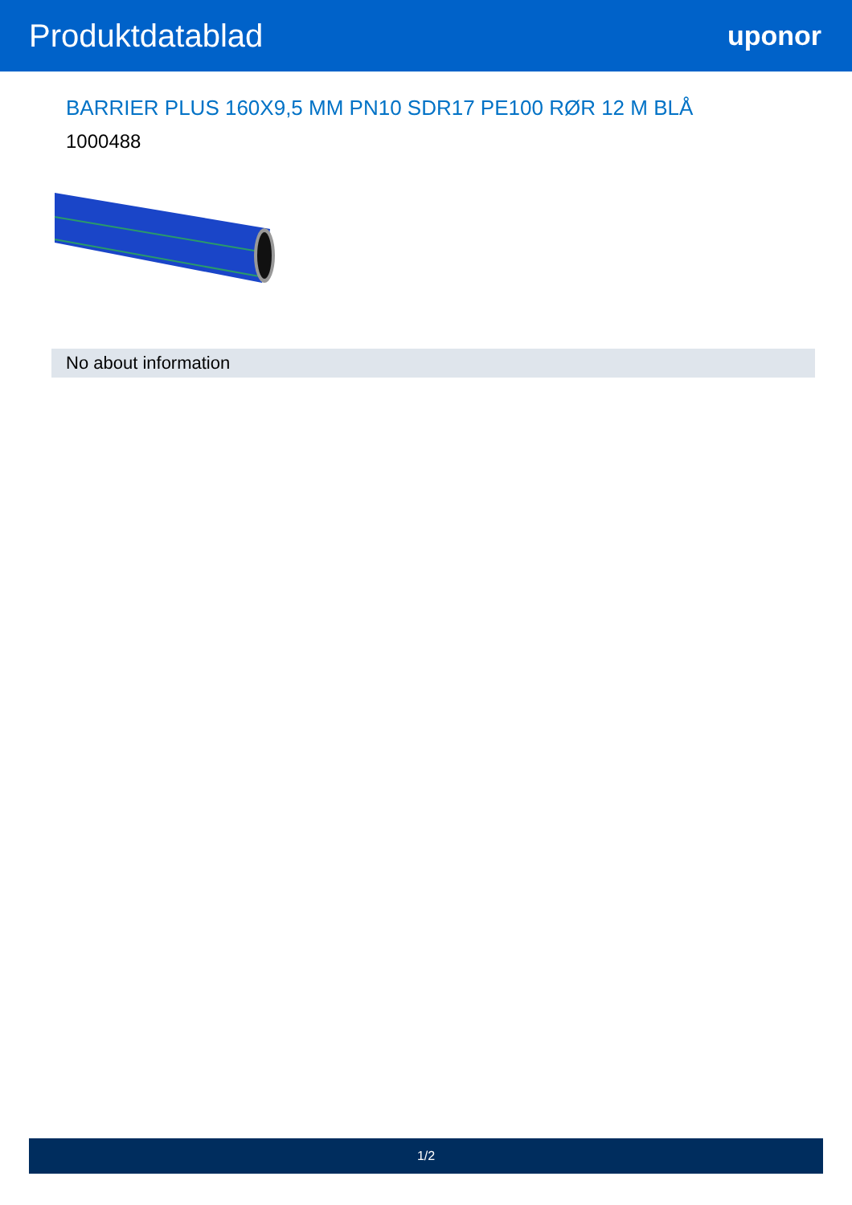Produktdatablad
uponor
BARRIER PLUS 160X9,5 MM PN10 SDR17 PE100 RØR 12 M BLÅ
1000488
No about information
1/2